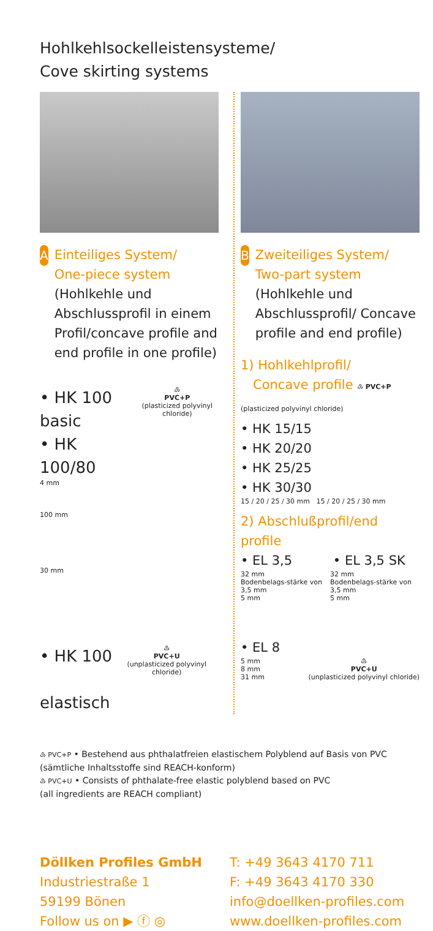Hohlkehlsockelleistensysteme/
Cove skirting systems
A
Einteiliges System/
One-piece system
(Hohlkehle und Abschlussprofil in einem Profil/concave profile and end profile in one profile)
• HK 100 basic
• HK 100/80
♳
PVC+P
(plasticized polyvinyl chloride)
4 mm
100 mm
30 mm
• HK 100
elastisch
♳
PVC+U
(unplasticized polyvinyl chloride)
B
Zweiteiliges System/
Two-part system
(Hohlkehle und Abschlussprofil/ Concave profile and end profile)
1) Hohlkehlprofil/
Concave profile ♳ PVC+P (plasticized polyvinyl chloride)
• HK 15/15
• HK 20/20
• HK 25/25
• HK 30/30
15 / 20 / 25 / 30 mm 15 / 20 / 25 / 30 mm
2) Abschlußprofil/end profile
• EL 3,5 • EL 3,5 SK
32 mm
Bodenbelags-stärke von 3,5 mm
5 mm
32 mm
Bodenbelags-stärke von 3,5 mm
5 mm
• EL 8
5 mm
8 mm
31 mm
♳
PVC+U
(unplasticized polyvinyl chloride)
♳ PVC+P • Bestehend aus phthalatfreien elastischem Polyblend auf Basis von PVC
(sämtliche Inhaltsstoffe sind REACH-konform)
♳ PVC+U • Consists of phthalate-free elastic polyblend based on PVC
(all ingredients are REACH compliant)
Döllken Profiles GmbH
Industriestraße 1
59199 Bönen
Follow us on ▶ ⓕ ◎
T: +49 3643 4170 711
F: +49 3643 4170 330
info@doellken-profiles.com
www.doellken-profiles.com